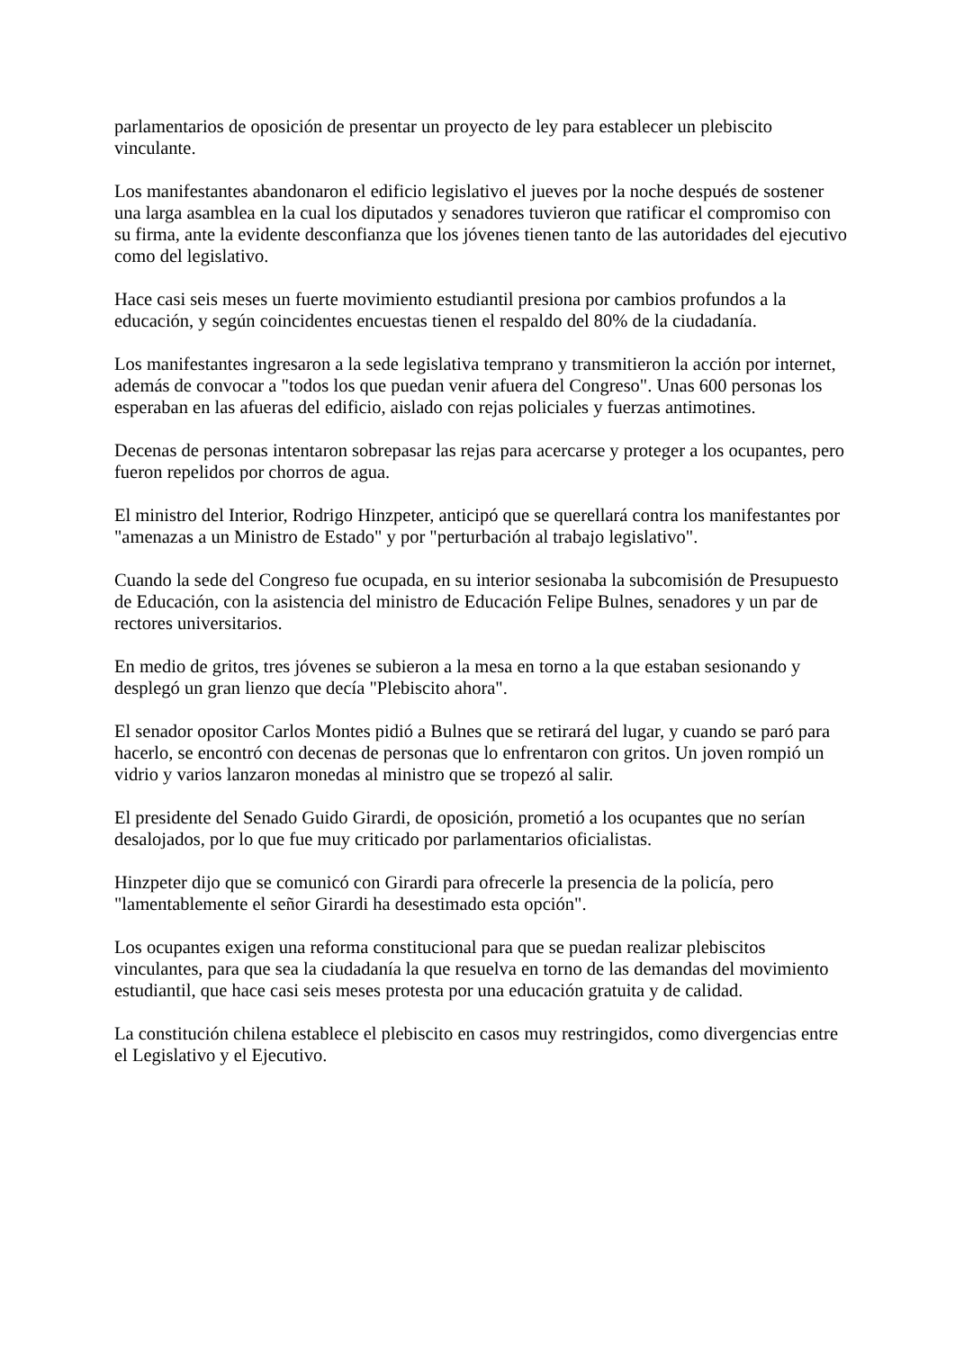parlamentarios de oposición de presentar un proyecto de ley para establecer un plebiscito vinculante.
Los manifestantes abandonaron el edificio legislativo el jueves por la noche después de sostener una larga asamblea en la cual los diputados y senadores tuvieron que ratificar el compromiso con su firma, ante la evidente desconfianza que los jóvenes tienen tanto de las autoridades del ejecutivo como del legislativo.
Hace casi seis meses un fuerte movimiento estudiantil presiona por cambios profundos a la educación, y según coincidentes encuestas tienen el respaldo del 80% de la ciudadanía.
Los manifestantes ingresaron a la sede legislativa temprano y transmitieron la acción por internet, además de convocar a "todos los que puedan venir afuera del Congreso". Unas 600 personas los esperaban en las afueras del edificio, aislado con rejas policiales y fuerzas antimotines.
Decenas de personas intentaron sobrepasar las rejas para acercarse y proteger a los ocupantes, pero fueron repelidos por chorros de agua.
El ministro del Interior, Rodrigo Hinzpeter, anticipó que se querellará contra los manifestantes por "amenazas a un Ministro de Estado" y por "perturbación al trabajo legislativo".
Cuando la sede del Congreso fue ocupada, en su interior sesionaba la subcomisión de Presupuesto de Educación, con la asistencia del ministro de Educación Felipe Bulnes, senadores y un par de rectores universitarios.
En medio de gritos, tres jóvenes se subieron a la mesa en torno a la que estaban sesionando y desplegó un gran lienzo que decía "Plebiscito ahora".
El senador opositor Carlos Montes pidió a Bulnes que se retirará del lugar, y cuando se paró para hacerlo, se encontró con decenas de personas que lo enfrentaron con gritos. Un joven rompió un vidrio y varios lanzaron monedas al ministro que se tropezó al salir.
El presidente del Senado Guido Girardi, de oposición, prometió a los ocupantes que no serían desalojados, por lo que fue muy criticado por parlamentarios oficialistas.
Hinzpeter dijo que se comunicó con Girardi para ofrecerle la presencia de la policía, pero "lamentablemente el señor Girardi ha desestimado esta opción".
Los ocupantes exigen una reforma constitucional para que se puedan realizar plebiscitos vinculantes, para que sea la ciudadanía la que resuelva en torno de las demandas del movimiento estudiantil, que hace casi seis meses protesta por una educación gratuita y de calidad.
La constitución chilena establece el plebiscito en casos muy restringidos, como divergencias entre el Legislativo y el Ejecutivo.